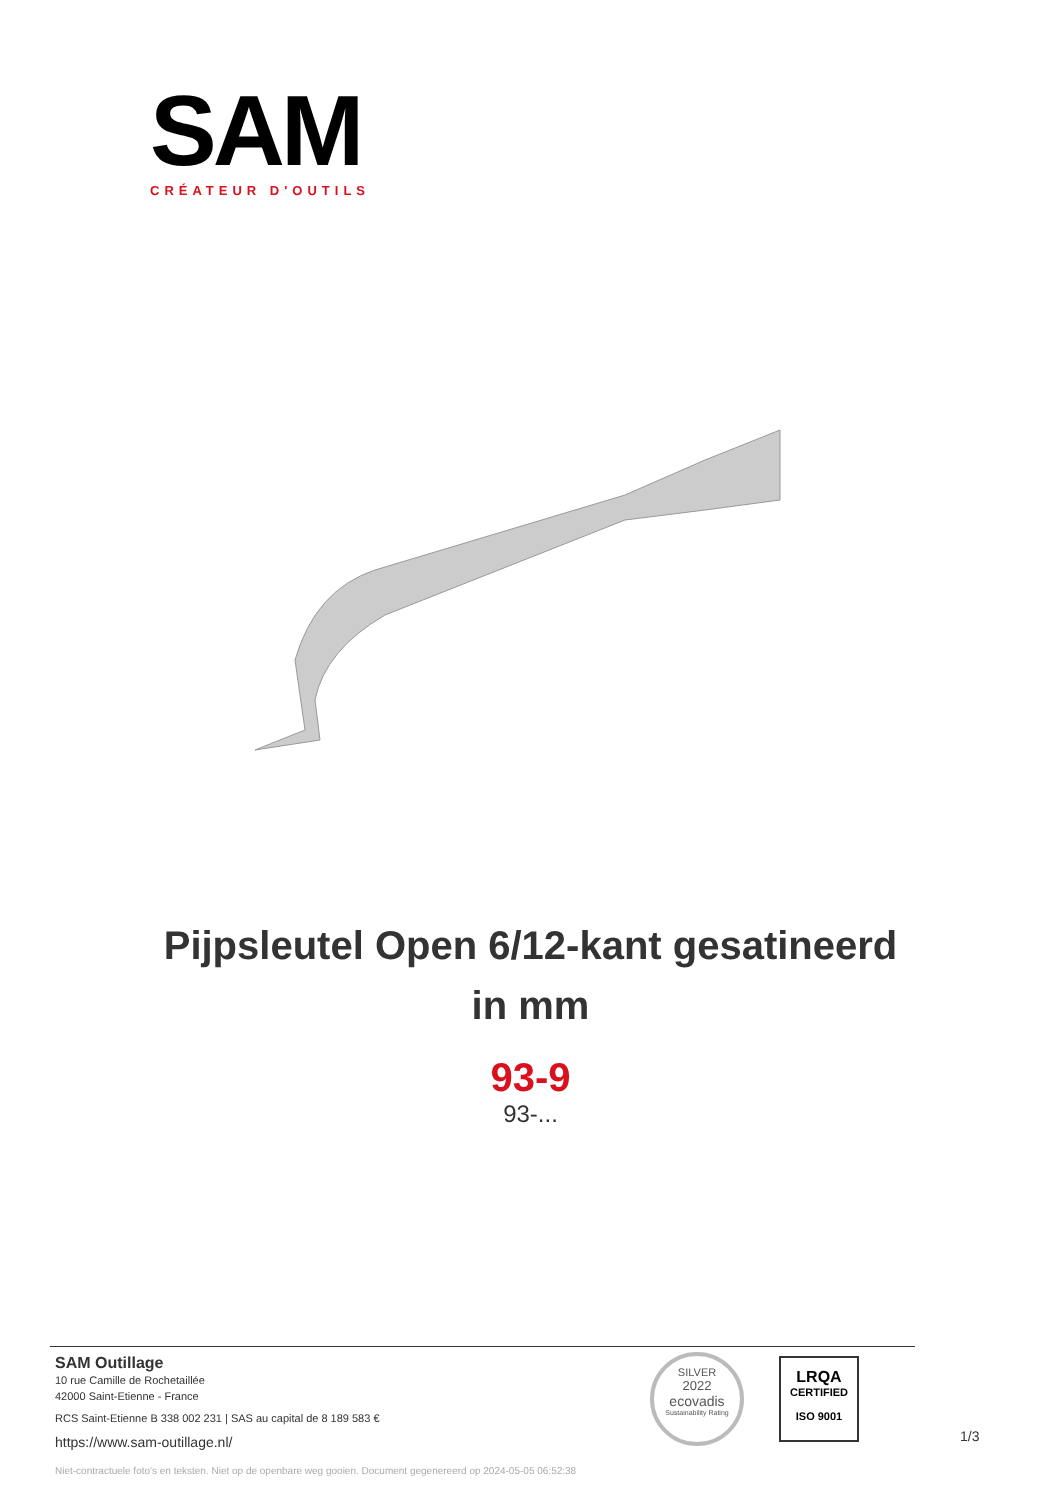SAM
CRÉATEUR D'OUTILS
Pijpsleutel Open 6/12-kant gesatineerd
in mm
93-9
93-...
SAM Outillage
10 rue Camille de Rochetaillée
42000 Saint-Etienne - France
RCS Saint-Etienne B 338 002 231 | SAS au capital de 8 189 583 €
https://www.sam-outillage.nl/
SILVER
2022
ecovadis
Sustainability Rating
LRQA
CERTIFIED
ISO 9001
1/3
Niet-contractuele foto's en teksten. Niet op de openbare weg gooien. Document gegenereerd op 2024-05-05 06:52:38